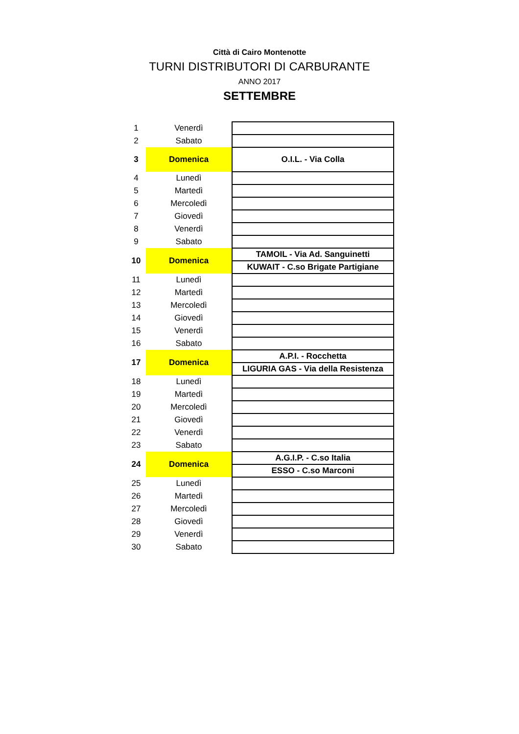Città di Cairo Montenotte
TURNI DISTRIBUTORI DI CARBURANTE
ANNO 2017
SETTEMBRE
| 1 | Venerdì | |
| 2 | Sabato | |
| 3 | Domenica | O.I.L. - Via Colla |
| 4 | Lunedì | |
| 5 | Martedì | |
| 6 | Mercoledì | |
| 7 | Giovedì | |
| 8 | Venerdì | |
| 9 | Sabato | |
| 10 | Domenica | TAMOIL - Via Ad. Sanguinetti |
| | | KUWAIT - C.so Brigate Partigiane |
| 11 | Lunedì | |
| 12 | Martedì | |
| 13 | Mercoledì | |
| 14 | Giovedì | |
| 15 | Venerdì | |
| 16 | Sabato | |
| 17 | Domenica | A.P.I. - Rocchetta |
| | | LIGURIA GAS - Via della Resistenza |
| 18 | Lunedì | |
| 19 | Martedì | |
| 20 | Mercoledì | |
| 21 | Giovedì | |
| 22 | Venerdì | |
| 23 | Sabato | |
| 24 | Domenica | A.G.I.P. - C.so Italia |
| | | ESSO - C.so Marconi |
| 25 | Lunedì | |
| 26 | Martedì | |
| 27 | Mercoledì | |
| 28 | Giovedì | |
| 29 | Venerdì | |
| 30 | Sabato | |